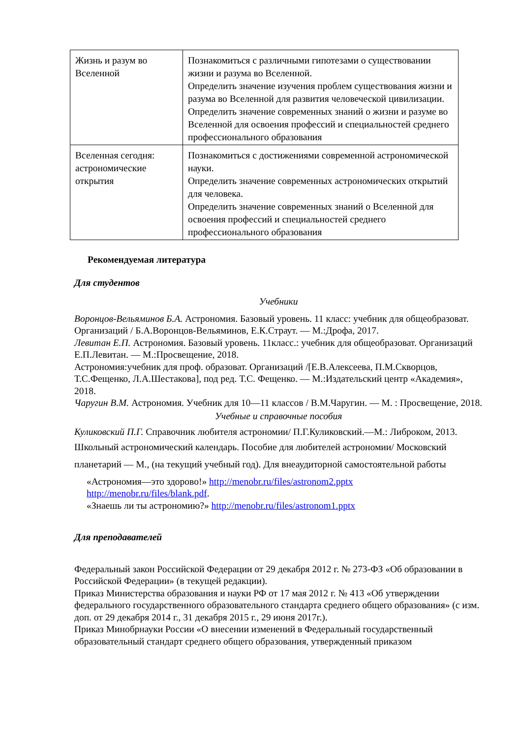| Жизнь и разум во Вселенной | Познакомиться с различными гипотезами о существовании жизни и разума во Вселенной. Определить значение изучения проблем существования жизни и разума во Вселенной для развития человеческой цивилизации. Определить значение современных знаний о жизни и разуме во Вселенной для освоения профессий и специальностей среднего профессионального образования |
| Вселенная сегодня: астрономические открытия | Познакомиться с достижениями современной астрономической науки. Определить значение современных астрономических открытий для человека. Определить значение современных знаний о Вселенной для освоения профессий и специальностей среднего профессионального образования |
Рекомендуемая литература
Для студентов
Учебники
Воронцов-Вельяминов Б.А. Астрономия. Базовый уровень. 11 класс: учебник для общеобразоват. Организаций / Б.А.Воронцов-Вельяминов, Е.К.Страут. — М.:Дрофа, 2017.
Левитан Е.П. Астрономия. Базовый уровень. 11класс.: учебник для общеобразоват. Организаций Е.П.Левитан. — М.:Просвещение, 2018.
Астрономия:учебник для проф. образоват. Организаций /[Е.В.Алексеева, П.М.Скворцов, Т.С.Фещенко, Л.А.Шестакова], под ред. Т.С. Фещенко. — М.:Издательский центр «Академия», 2018.
Чаругин В.М. Астрономия. Учебник для 10—11 классов / В.М.Чаругин. — М. : Просвещение, 2018.
Учебные и справочные пособия
Куликовский П.Г. Справочник любителя астрономии/ П.Г.Куликовский.—М.: Либроком, 2013.
Школьный астрономический календарь. Пособие для любителей астрономии/ Московский планетарий — М., (на текущий учебный год). Для внеаудиторной самостоятельной работы
«Астрономия—это здорово!» http://menobr.ru/files/astronom2.pptx
http://menobr.ru/files/blank.pdf.
«Знаешь ли ты астрономию?» http://menobr.ru/files/astronom1.pptx
Для преподавателей
Федеральный закон Российской Федерации от 29 декабря 2012 г. № 273-ФЗ «Об образовании в Российской Федерации» (в текущей редакции).
Приказ Министерства образования и науки РФ от 17 мая 2012 г. № 413 «Об утверждении федерального государственного образовательного стандарта среднего общего образования» (с изм. доп. от 29 декабря 2014 г., 31 декабря 2015 г., 29 июня 2017г.).
Приказ Минобрнауки России «О внесении изменений в Федеральный государственный образовательный стандарт среднего общего образования, утвержденный приказом